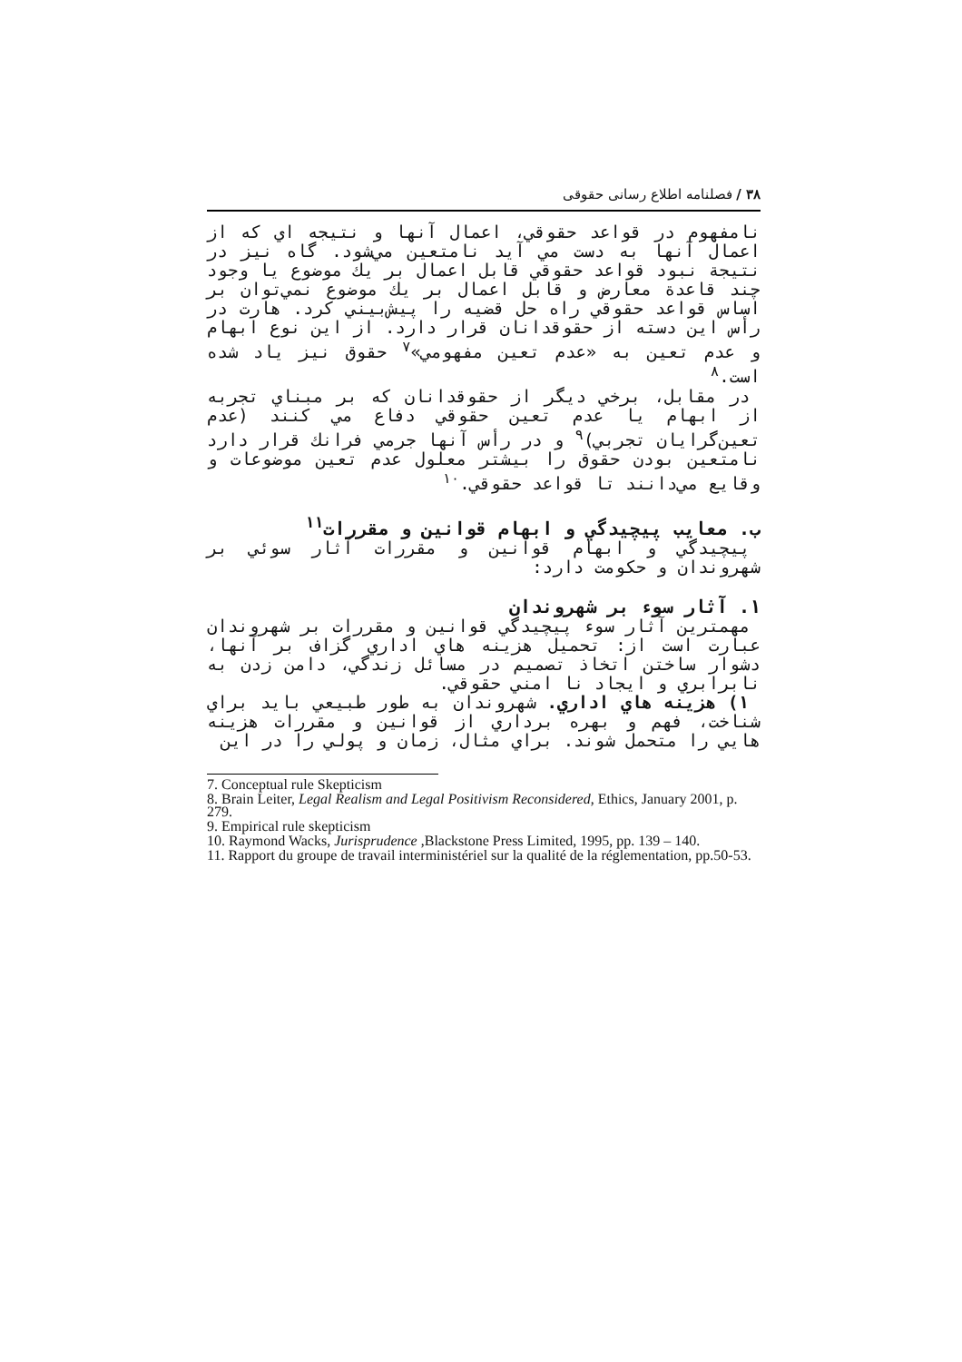۳۸ / فصلنامه اطلاع رسانی حقوقی
نامفهوم در قواعد حقوقي، اعمال آنها و نتيجه اي كه از اعمال آنها به دست مي آيد نامتعين مي‌شود. گاه نيز در نتيجة نبود قواعد حقوقي قابل اعمال بر يك موضوع يا وجود چند قاعدة معارض و قابل اعمال بر يك موضوع نمي‌توان بر اساس قواعد حقوقي راه حل قضيه را پيش‌بيني كرد. هارت در رأس اين دسته از حقوقدانان قرار دارد. از اين نوع ابهام و عدم تعين به «عدم تعين مفهومي»<sup>۷</sup> حقوق نيز ياد شده است.<sup>۸</sup>
در مقابل، برخي ديگر از حقوقدانان كه بر مبناي تجربه از ابهام يا عدم تعين حقوقي دفاع مي كنند (عدم تعين‌گرايان تجربي)<sup>۹</sup> و در رأس آنها جرمي فرانك قرار دارد نامتعين بودن حقوق را بيشتر معلول عدم تعين موضوعات و وقايع مي‌دانند تا قواعد حقوقي.<sup>۱۰</sup>
ب. معايب پيچيدگي و ابهام قوانين و مقررات<sup>۱۱</sup>
پيچيدگي و ابهام قوانين و مقررات آثار سوئي بر شهروندان و حكومت دارد:
۱. آثار سوء بر شهروندان
مهمترين آثار سوء پيچيدگي قوانين و مقررات بر شهروندان عبارت است از: تحميل هزينه هاي اداري گزاف بر آنها، دشوار ساختن اتخاذ تصميم در مسائل زندگي، دامن زدن به نابرابري و ايجاد نا امني حقوقي.
۱) هزينه هاي اداري. شهروندان به طور طبيعي بايد براي شناخت، فهم و بهره برداري از قوانين و مقررات هزينه هايي را متحمل شوند. براي مثال، زمان و پولي را در اين
7. Conceptual rule Skepticism
8. Brain Leiter, Legal Realism and Legal Positivism Reconsidered, Ethics, January 2001, p. 279.
9. Empirical rule skepticism
10. Raymond Wacks, Jurisprudence ,Blackstone Press Limited, 1995, pp. 139 – 140.
11. Rapport du groupe de travail interministériel sur la qualité de la réglementation, pp.50-53.